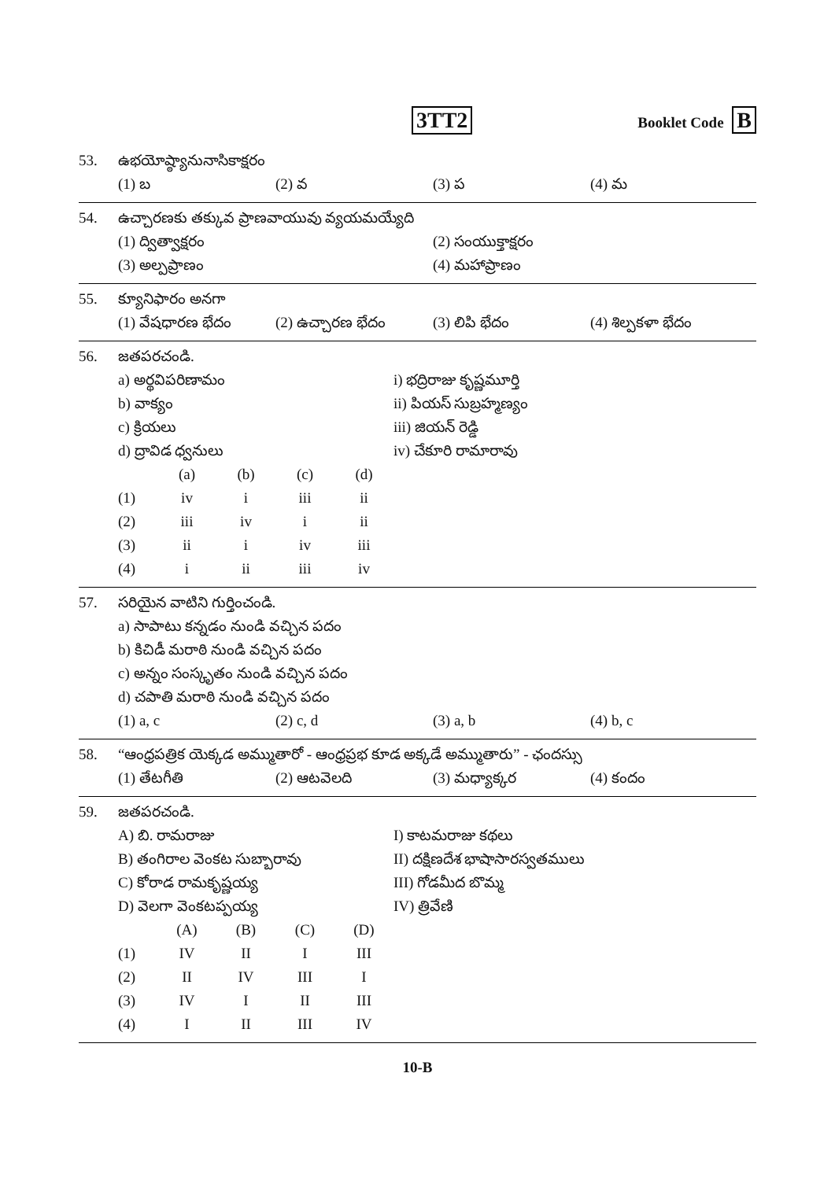3TT2
Booklet Code B
53. ఉభయోష్ఠ్యానునాసికాక్షరం
(1) బ
(2) వ
(3) ప
(4) మ
54. ఉచ్చారణకు తక్కువ ప్రాణవాయువు వ్యయమయ్యేది
(1) ద్విత్వాక్షరం
(2) సంయుక్తాక్షరం
(3) అల్పప్రాణం
(4) మహాప్రాణం
55. క్యూనిఫారం అనగా
(1) వేషధారణ భేదం
(2) ఉచ్చారణ భేదం
(3) లిపి భేదం
(4) శిల్పకళా భేదం
56. జతపరచండి.
a) అర్థవిపరిణామం
i) భద్రిరాజు కృష్ణమూర్తి
b) వాక్యం
ii) పియస్ సుబ్రహ్మణ్యం
c) క్రియలు
iii) జియన్ రెడ్డి
d) ద్రావిడ ధ్వనులు
iv) చేకూరి రామారావు
| | (a) | (b) | (c) | (d) |
| --- | --- | --- | --- | --- |
| (1) | iv | i | iii | ii |
| (2) | iii | iv | i | ii |
| (3) | ii | i | iv | iii |
| (4) | i | ii | iii | iv |
57. సరియైన వాటిని గుర్తించండి.
a) సాపాటు కన్నడం నుండి వచ్చిన పదం
b) కిచిడీ మరాఠి నుండి వచ్చిన పదం
c) అన్నం సంస్కృతం నుండి వచ్చిన పదం
d) చపాతి మరాఠి నుండి వచ్చిన పదం
(1) a, c
(2) c, d
(3) a, b
(4) b, c
58. “ఆంధ్రపత్రిక యెక్కడ అమ్ముతారో - ఆంధ్రప్రభ కూడ అక్కడే అమ్ముతారు” - ఛందస్సు
(1) తేటగీతి
(2) ఆటవెలది
(3) మధ్యాక్కర
(4) కందం
59. జతపరచండి.
A) బి. రామరాజు
I) కాటమరాజు కథలు
B) తంగిరాల వెంకట సుబ్బారావు
II) దక్షిణదేశ భాషాసారస్వతములు
C) కోరాడ రామకృష్ణయ్య
III) గోడమీద బొమ్మ
D) వెలగా వెంకటప్పయ్య
IV) త్రివేణి
| | (A) | (B) | (C) | (D) |
| --- | --- | --- | --- | --- |
| (1) | IV | II | I | III |
| (2) | II | IV | III | I |
| (3) | IV | I | II | III |
| (4) | I | II | III | IV |
10-B